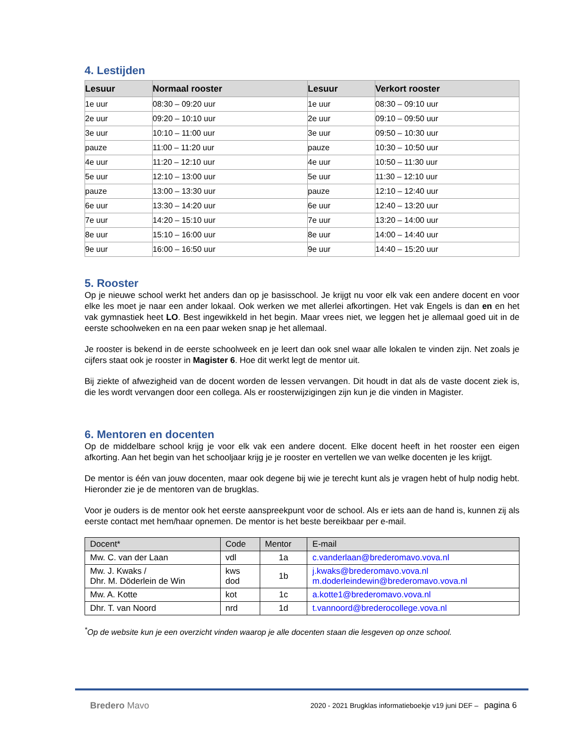4. Lestijden
| Lesuur | Normaal rooster | Lesuur | Verkort rooster |
| --- | --- | --- | --- |
| 1e uur | 08:30 – 09:20 uur | 1e uur | 08:30 – 09:10 uur |
| 2e uur | 09:20 – 10:10 uur | 2e uur | 09:10 – 09:50 uur |
| 3e uur | 10:10 – 11:00 uur | 3e uur | 09:50 – 10:30 uur |
| pauze | 11:00 – 11:20 uur | pauze | 10:30 – 10:50 uur |
| 4e uur | 11:20 – 12:10 uur | 4e uur | 10:50 – 11:30 uur |
| 5e uur | 12:10 – 13:00 uur | 5e uur | 11:30 – 12:10 uur |
| pauze | 13:00 – 13:30 uur | pauze | 12:10 – 12:40 uur |
| 6e uur | 13:30 – 14:20 uur | 6e uur | 12:40 – 13:20 uur |
| 7e uur | 14:20 – 15:10 uur | 7e uur | 13:20 – 14:00 uur |
| 8e uur | 15:10 – 16:00 uur | 8e uur | 14:00 – 14:40 uur |
| 9e uur | 16:00 – 16:50 uur | 9e uur | 14:40 – 15:20 uur |
5. Rooster
Op je nieuwe school werkt het anders dan op je basisschool. Je krijgt nu voor elk vak een andere docent en voor elke les moet je naar een ander lokaal. Ook werken we met allerlei afkortingen. Het vak Engels is dan en en het vak gymnastiek heet LO. Best ingewikkeld in het begin. Maar vrees niet, we leggen het je allemaal goed uit in de eerste schoolweken en na een paar weken snap je het allemaal.
Je rooster is bekend in de eerste schoolweek en je leert dan ook snel waar alle lokalen te vinden zijn. Net zoals je cijfers staat ook je rooster in Magister 6. Hoe dit werkt legt de mentor uit.
Bij ziekte of afwezigheid van de docent worden de lessen vervangen. Dit houdt in dat als de vaste docent ziek is, die les wordt vervangen door een collega. Als er roosterwijzigingen zijn kun je die vinden in Magister.
6. Mentoren en docenten
Op de middelbare school krijg je voor elk vak een andere docent. Elke docent heeft in het rooster een eigen afkorting. Aan het begin van het schooljaar krijg je je rooster en vertellen we van welke docenten je les krijgt.
De mentor is één van jouw docenten, maar ook degene bij wie je terecht kunt als je vragen hebt of hulp nodig hebt. Hieronder zie je de mentoren van de brugklas.
Voor je ouders is de mentor ook het eerste aanspreekpunt voor de school. Als er iets aan de hand is, kunnen zij als eerste contact met hem/haar opnemen. De mentor is het beste bereikbaar per e-mail.
| Docent* | Code | Mentor | E-mail |
| --- | --- | --- | --- |
| Mw. C. van der Laan | vdl | 1a | c.vanderlaan@brederomavo.vova.nl |
| Mw. J. Kwaks / Dhr. M. Döderlein de Win | kws dod | 1b | j.kwaks@brederomavo.vova.nl m.doderleindewin@brederomavo.vova.nl |
| Mw. A. Kotte | kot | 1c | a.kotte1@brederomavo.vova.nl |
| Dhr. T. van Noord | nrd | 1d | t.vannoord@brederocollege.vova.nl |
<sup>*</sup> Op de website kun je een overzicht vinden waarop je alle docenten staan die lesgeven op onze school.
Bredero Mavo
2020 - 2021 Brugklas informatieboekje v19 juni DEF – pagina 6